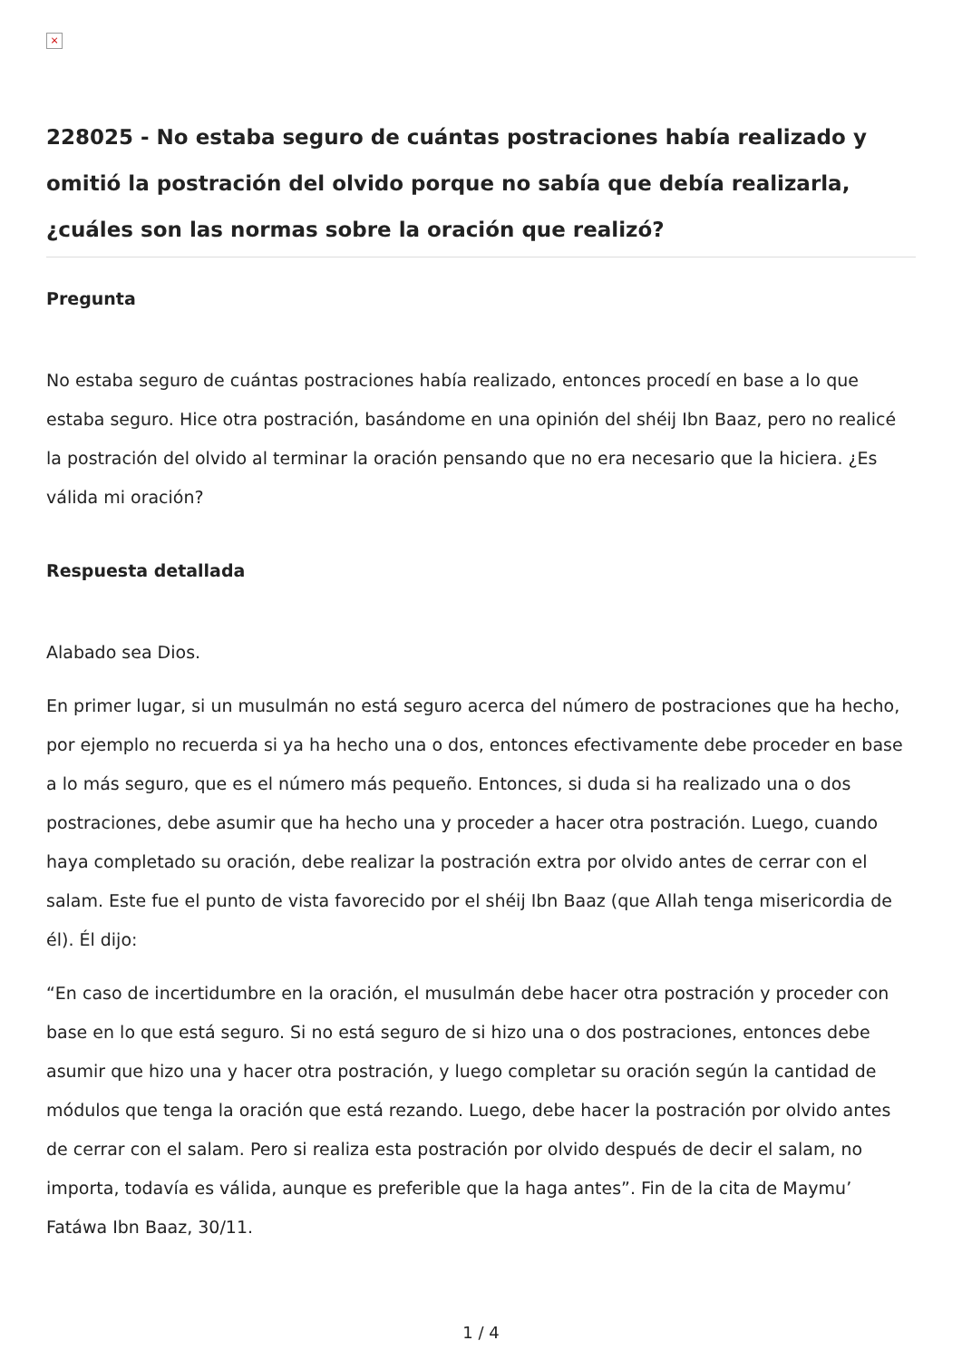×
228025 - No estaba seguro de cuántas postraciones había realizado y omitió la postración del olvido porque no sabía que debía realizarla, ¿cuáles son las normas sobre la oración que realizó?
Pregunta
No estaba seguro de cuántas postraciones había realizado, entonces procedí en base a lo que estaba seguro. Hice otra postración, basándome en una opinión del shéij Ibn Baaz, pero no realicé la postración del olvido al terminar la oración pensando que no era necesario que la hiciera. ¿Es válida mi oración?
Respuesta detallada
Alabado sea Dios.
En primer lugar, si un musulmán no está seguro acerca del número de postraciones que ha hecho, por ejemplo no recuerda si ya ha hecho una o dos, entonces efectivamente debe proceder en base a lo más seguro, que es el número más pequeño. Entonces, si duda si ha realizado una o dos postraciones, debe asumir que ha hecho una y proceder a hacer otra postración. Luego, cuando haya completado su oración, debe realizar la postración extra por olvido antes de cerrar con el salam. Este fue el punto de vista favorecido por el shéij Ibn Baaz (que Allah tenga misericordia de él). Él dijo:
“En caso de incertidumbre en la oración, el musulmán debe hacer otra postración y proceder con base en lo que está seguro. Si no está seguro de si hizo una o dos postraciones, entonces debe asumir que hizo una y hacer otra postración, y luego completar su oración según la cantidad de módulos que tenga la oración que está rezando. Luego, debe hacer la postración por olvido antes de cerrar con el salam. Pero si realiza esta postración por olvido después de decir el salam, no importa, todavía es válida, aunque es preferible que la haga antes”. Fin de la cita de Maymu’ Fatáwa Ibn Baaz, 30/11.
1 / 4